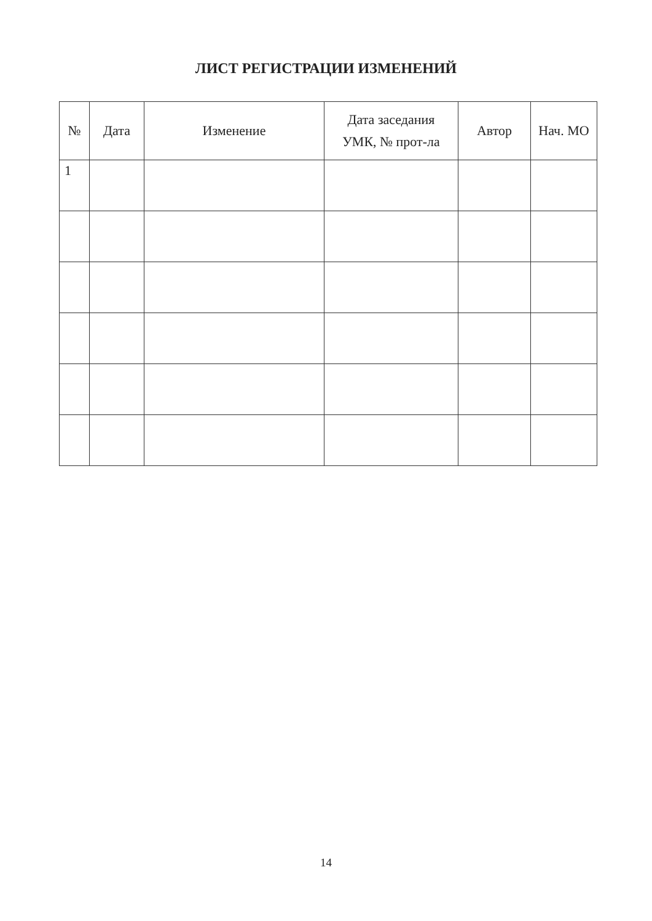ЛИСТ РЕГИСТРАЦИИ ИЗМЕНЕНИЙ
| № | Дата | Изменение | Дата заседания УМК, № прот-ла | Автор | Нач. МО |
| --- | --- | --- | --- | --- | --- |
| 1 | | | | | |
14